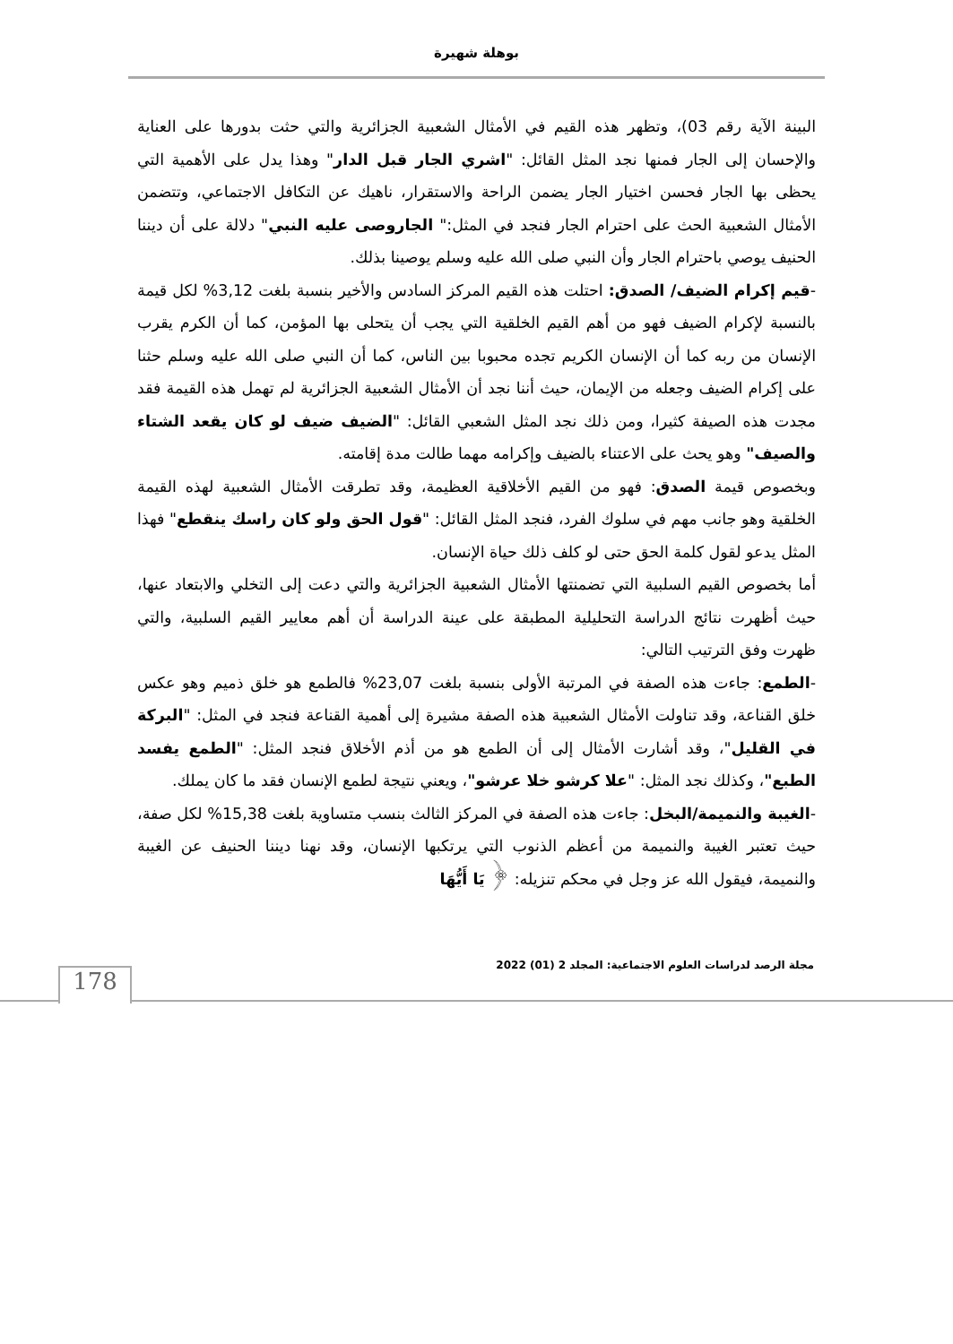بوهلة شهيرة
البينة الآية رقم 03)، وتظهر هذه القيم في الأمثال الشعبية الجزائرية والتي حثت بدورها على العناية والإحسان إلى الجار فمنها نجد المثل القائل: "اشري الجار قبل الدار" وهذا يدل على الأهمية التي يحظى بها الجار فحسن اختيار الجار يضمن الراحة والاستقرار، ناهيك عن التكافل الاجتماعي، وتتضمن الأمثال الشعبية الحث على احترام الجار فنجد في المثل:" الجاروصى عليه النبي" دلالة على أن ديننا الحنيف يوصي باحترام الجار وأن النبي صلى الله عليه وسلم يوصينا بذلك.
-قيم إكرام الضيف/ الصدق: احتلت هذه القيم المركز السادس والأخير بنسبة بلغت 3,12% لكل قيمة بالنسبة لإكرام الضيف فهو من أهم القيم الخلقية التي يجب أن يتحلى بها المؤمن، كما أن الكرم يقرب الإنسان من ربه كما أن الإنسان الكريم تجده محبوبا بين الناس، كما أن النبي صلى الله عليه وسلم حثنا على إكرام الضيف وجعله من الإيمان، حيث أننا نجد أن الأمثال الشعبية الجزائرية لم تهمل هذه القيمة فقد مجدت هذه الصيفة كثيرا، ومن ذلك نجد المثل الشعبي القائل: "الضيف ضيف لو كان يقعد الشتاء والصيف" وهو يحث على الاعتناء بالضيف وإكرامه مهما طالت مدة إقامته.
وبخصوص قيمة الصدق: فهو من القيم الأخلاقية العظيمة، وقد تطرقت الأمثال الشعبية لهذه القيمة الخلقية وهو جانب مهم في سلوك الفرد، فنجد المثل القائل: "قول الحق ولو كان راسك ينقطع" فهذا المثل يدعو لقول كلمة الحق حتى لو كلف ذلك حياة الإنسان.
أما بخصوص القيم السلبية التي تضمنتها الأمثال الشعبية الجزائرية والتي دعت إلى التخلي والابتعاد عنها، حيث أظهرت نتائج الدراسة التحليلية المطبقة على عينة الدراسة أن أهم معايير القيم السلبية، والتي ظهرت وفق الترتيب التالي:
-الطمع: جاءت هذه الصفة في المرتبة الأولى بنسبة بلغت 23,07% فالطمع هو خلق ذميم وهو عكس خلق القناعة، وقد تناولت الأمثال الشعبية هذه الصفة مشيرة إلى أهمية القناعة فنجد في المثل: "البركة في القليل"، وقد أشارت الأمثال إلى أن الطمع هو من أذم الأخلاق فنجد المثل: "الطمع يفسد الطبع"، وكذلك نجد المثل: "علا كرشو خلا عرشو"، ويعني نتيجة لطمع الإنسان فقد ما كان يملك.
-الغيبة والنميمة/البخل: جاءت هذه الصفة في المركز الثالث بنسب متساوية بلغت 15,38% لكل صفة، حيث تعتبر الغيبة والنميمة من أعظم الذنوب التي يرتكبها الإنسان، وقد نهنا ديننا الحنيف عن الغيبة والنميمة، فيقول الله عز وجل في محكم تنزيله: ﴿ يَا أَيُّهَا
مجلة الرصد لدراسات العلوم الاجتماعية: المجلد 2 (01) 2022
178